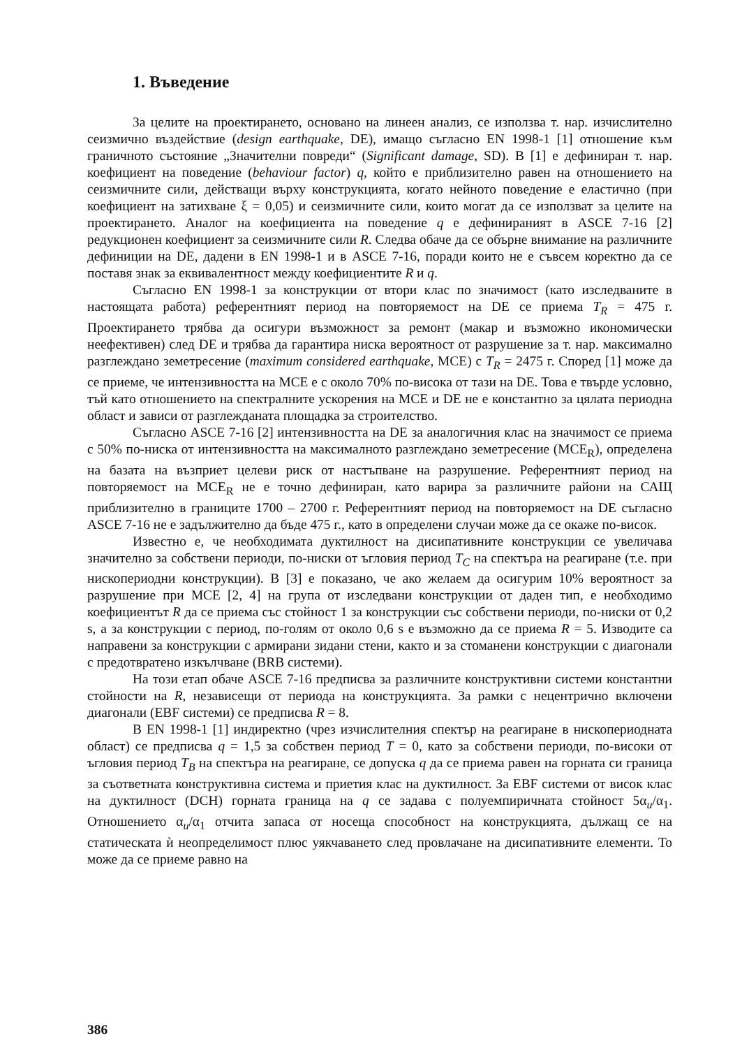1. Въведение
За целите на проектирането, основано на линеен анализ, се използва т. нар. изчислително сеизмично въздействие (design earthquake, DE), имащо съгласно EN 1998-1 [1] отношение към граничното състояние „Значителни повреди“ (Significant damage, SD). В [1] е дефиниран т. нар. коефициент на поведение (behaviour factor) q, който е приблизително равен на отношението на сеизмичните сили, действащи върху конструкцията, когато нейното поведение е еластично (при коефициент на затихване ξ = 0,05) и сеизмичните сили, които могат да се използват за целите на проектирането. Аналог на коефициента на поведение q е дефинираният в ASCE 7-16 [2] редукционен коефициент за сеизмичните сили R. Следва обаче да се обърне внимание на различните дефиниции на DE, дадени в EN 1998-1 и в ASCE 7-16, поради които не е съвсем коректно да се поставя знак за еквивалентност между коефициентите R и q.
Съгласно EN 1998-1 за конструкции от втори клас по значимост (като изследваните в настоящата работа) референтният период на повторяемост на DE се приема T<sub>R</sub> = 475 г. Проектирането трябва да осигури възможност за ремонт (макар и възможно икономически неефективен) след DE и трябва да гарантира ниска вероятност от разрушение за т. нар. максимално разглеждано земетресение (maximum considered earthquake, MCE) с T<sub>R</sub> = 2475 г. Според [1] може да се приеме, че интензивността на MCE е с около 70% по-висока от тази на DE. Това е твърде условно, тъй като отношението на спектралните ускорения на MCE и DE не е константно за цялата периодна област и зависи от разглежданата площадка за строителство.
Съгласно ASCE 7-16 [2] интензивността на DE за аналогичния клас на значимост се приема с 50% по-ниска от интензивността на максималното разглеждано земетресение (MCE<sub>R</sub>), определена на базата на възприет целеви риск от настъпване на разрушение. Референтният период на повторяемост на MCE<sub>R</sub> не е точно дефиниран, като варира за различните райони на САЩ приблизително в границите 1700 – 2700 г. Референтният период на повторяемост на DE съгласно ASCE 7-16 не е задължително да бъде 475 г., като в определени случаи може да се окаже по-висок.
Известно е, че необходимата дуктилност на дисипативните конструкции се увеличава значително за собствени периоди, по-ниски от ъгловия период T<sub>C</sub> на спектъра на реагиране (т.е. при нископериодни конструкции). В [3] е показано, че ако желаем да осигурим 10% вероятност за разрушение при MCE [2, 4] на група от изследвани конструкции от даден тип, е необходимо коефициентът R да се приема със стойност 1 за конструкции със собствени периоди, по-ниски от 0,2 s, а за конструкции с период, по-голям от около 0,6 s е възможно да се приема R = 5. Изводите са направени за конструкции с армирани зидани стени, както и за стоманени конструкции с диагонали с предотвратено изкълчване (BRB системи).
На този етап обаче ASCE 7-16 предписва за различните конструктивни системи константни стойности на R, независещи от периода на конструкцията. За рамки с нецентрично включени диагонали (EBF системи) се предписва R = 8.
В EN 1998-1 [1] индиректно (чрез изчислителния спектър на реагиране в нископериодната област) се предписва q = 1,5 за собствен период T = 0, като за собствени периоди, по-високи от ъгловия период T<sub>B</sub> на спектъра на реагиране, се допуска q да се приема равен на горната си граница за съответната конструктивна система и приетия клас на дуктилност. За EBF системи от висок клас на дуктилност (DCH) горната граница на q се задава с полуемпиричната стойност 5α<sub>u</sub>/α<sub>1</sub>. Отношението α<sub>u</sub>/α<sub>1</sub> отчита запаса от носеща способност на конструкцията, дължащ се на статическата ѝ неопределимост плюс уякчаването след провлачане на дисипативните елементи. То може да се приеме равно на
386